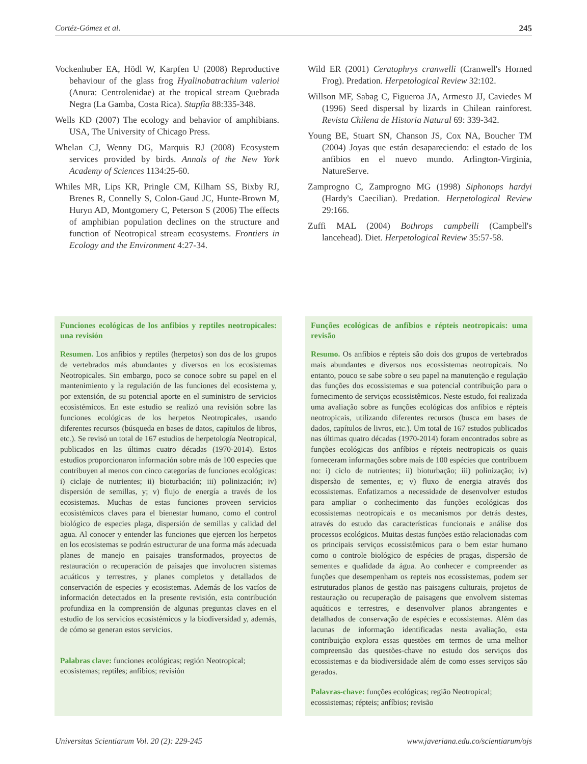Cortéz-Gómez et al. 245
Vockenhuber EA, Hödl W, Karpfen U (2008) Reproductive behaviour of the glass frog Hyalinobatrachium valerioi (Anura: Centrolenidae) at the tropical stream Quebrada Negra (La Gamba, Costa Rica). Stapfia 88:335-348.
Wells KD (2007) The ecology and behavior of amphibians. USA, The University of Chicago Press.
Whelan CJ, Wenny DG, Marquis RJ (2008) Ecosystem services provided by birds. Annals of the New York Academy of Sciences 1134:25-60.
Whiles MR, Lips KR, Pringle CM, Kilham SS, Bixby RJ, Brenes R, Connelly S, Colon-Gaud JC, Hunte-Brown M, Huryn AD, Montgomery C, Peterson S (2006) The effects of amphibian population declines on the structure and function of Neotropical stream ecosystems. Frontiers in Ecology and the Environment 4:27-34.
Wild ER (2001) Ceratophrys cranwelli (Cranwell's Horned Frog). Predation. Herpetological Review 32:102.
Willson MF, Sabag C, Figueroa JA, Armesto JJ, Caviedes M (1996) Seed dispersal by lizards in Chilean rainforest. Revista Chilena de Historia Natural 69: 339-342.
Young BE, Stuart SN, Chanson JS, Cox NA, Boucher TM (2004) Joyas que están desapareciendo: el estado de los anfibios en el nuevo mundo. Arlington-Virginia, NatureServe.
Zamprogno C, Zamprogno MG (1998) Siphonops hardyi (Hardy's Caecilian). Predation. Herpetological Review 29:166.
Zuffi MAL (2004) Bothrops campbelli (Campbell's lancehead). Diet. Herpetological Review 35:57-58.
Funciones ecológicas de los anfibios y reptiles neotropicales: una revisión
Resumen. Los anfibios y reptiles (herpetos) son dos de los grupos de vertebrados más abundantes y diversos en los ecosistemas Neotropicales. Sin embargo, poco se conoce sobre su papel en el mantenimiento y la regulación de las funciones del ecosistema y, por extensión, de su potencial aporte en el suministro de servicios ecosistémicos. En este estudio se realizó una revisión sobre las funciones ecológicas de los herpetos Neotropicales, usando diferentes recursos (búsqueda en bases de datos, capítulos de libros, etc.). Se revisó un total de 167 estudios de herpetología Neotropical, publicados en las últimas cuatro décadas (1970-2014). Estos estudios proporcionaron información sobre más de 100 especies que contribuyen al menos con cinco categorías de funciones ecológicas: i) ciclaje de nutrientes; ii) bioturbación; iii) polinización; iv) dispersión de semillas, y; v) flujo de energía a través de los ecosistemas. Muchas de estas funciones proveen servicios ecosistémicos claves para el bienestar humano, como el control biológico de especies plaga, dispersión de semillas y calidad del agua. Al conocer y entender las funciones que ejercen los herpetos en los ecosistemas se podrán estructurar de una forma más adecuada planes de manejo en paisajes transformados, proyectos de restauración o recuperación de paisajes que involucren sistemas acuáticos y terrestres, y planes completos y detallados de conservación de especies y ecosistemas. Además de los vacíos de información detectados en la presente revisión, esta contribución profundiza en la comprensión de algunas preguntas claves en el estudio de los servicios ecosistémicos y la biodiversidad y, además, de cómo se generan estos servicios.
Palabras clave: funciones ecológicas; región Neotropical; ecosistemas; reptiles; anfibios; revisión
Funções ecológicas de anfíbios e répteis neotropicais: uma revisão
Resumo. Os anfíbios e répteis são dois dos grupos de vertebrados mais abundantes e diversos nos ecossistemas neotropicais. No entanto, pouco se sabe sobre o seu papel na manutenção e regulação das funções dos ecossistemas e sua potencial contribuição para o fornecimento de serviços ecossistêmicos. Neste estudo, foi realizada uma avaliação sobre as funções ecológicas dos anfíbios e répteis neotropicais, utilizando diferentes recursos (busca em bases de dados, capítulos de livros, etc.). Um total de 167 estudos publicados nas últimas quatro décadas (1970-2014) foram encontrados sobre as funções ecológicas dos anfíbios e répteis neotropicais os quais forneceram informações sobre mais de 100 espécies que contribuem no: i) ciclo de nutrientes; ii) bioturbação; iii) polinização; iv) dispersão de sementes, e; v) fluxo de energia através dos ecossistemas. Enfatizamos a necessidade de desenvolver estudos para ampliar o conhecimento das funções ecológicas dos ecossistemas neotropicais e os mecanismos por detrás destes, através do estudo das características funcionais e análise dos processos ecológicos. Muitas destas funções estão relacionadas com os principais serviços ecossistêmicos para o bem estar humano como o controle biológico de espécies de pragas, dispersão de sementes e qualidade da água. Ao conhecer e compreender as funções que desempenham os repteis nos ecossistemas, podem ser estruturados planos de gestão nas paisagens culturais, projetos de restauração ou recuperação de paisagens que envolvem sistemas aquáticos e terrestres, e desenvolver planos abrangentes e detalhados de conservação de espécies e ecossistemas. Além das lacunas de informação identificadas nesta avaliação, esta contribuição explora essas questões em termos de uma melhor compreensão das questões-chave no estudo dos serviços dos ecossistemas e da biodiversidade além de como esses serviços são gerados.
Palavras-chave: funções ecológicas; região Neotropical; ecossistemas; répteis; anfíbios; revisão
Universitas Scientiarum Vol. 20 (2): 229-245 www.javeriana.edu.co/scientiarum/ojs